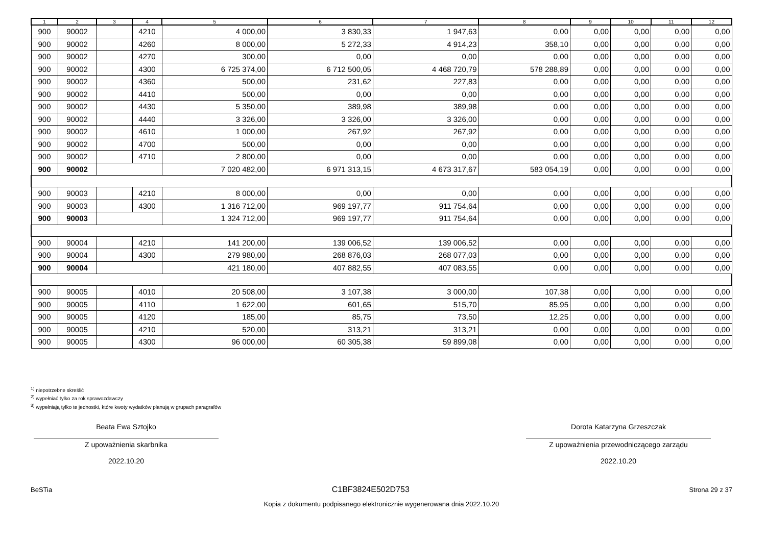| 1 | 2 | 3 | 4 | 5 | 6 | 7 | 8 | 9 | 10 | 11 | 12 |
| --- | --- | --- | --- | --- | --- | --- | --- | --- | --- | --- | --- |
| 900 | 90002 | | 4210 | 4 000,00 | 3 830,33 | 1 947,63 | 0,00 | 0,00 | 0,00 | 0,00 | 0,00 |
| 900 | 90002 | | 4260 | 8 000,00 | 5 272,33 | 4 914,23 | 358,10 | 0,00 | 0,00 | 0,00 | 0,00 |
| 900 | 90002 | | 4270 | 300,00 | 0,00 | 0,00 | 0,00 | 0,00 | 0,00 | 0,00 | 0,00 |
| 900 | 90002 | | 4300 | 6 725 374,00 | 6 712 500,05 | 4 468 720,79 | 578 288,89 | 0,00 | 0,00 | 0,00 | 0,00 |
| 900 | 90002 | | 4360 | 500,00 | 231,62 | 227,83 | 0,00 | 0,00 | 0,00 | 0,00 | 0,00 |
| 900 | 90002 | | 4410 | 500,00 | 0,00 | 0,00 | 0,00 | 0,00 | 0,00 | 0,00 | 0,00 |
| 900 | 90002 | | 4430 | 5 350,00 | 389,98 | 389,98 | 0,00 | 0,00 | 0,00 | 0,00 | 0,00 |
| 900 | 90002 | | 4440 | 3 326,00 | 3 326,00 | 3 326,00 | 0,00 | 0,00 | 0,00 | 0,00 | 0,00 |
| 900 | 90002 | | 4610 | 1 000,00 | 267,92 | 267,92 | 0,00 | 0,00 | 0,00 | 0,00 | 0,00 |
| 900 | 90002 | | 4700 | 500,00 | 0,00 | 0,00 | 0,00 | 0,00 | 0,00 | 0,00 | 0,00 |
| 900 | 90002 | | 4710 | 2 800,00 | 0,00 | 0,00 | 0,00 | 0,00 | 0,00 | 0,00 | 0,00 |
| 900 | 90002 | | | 7 020 482,00 | 6 971 313,15 | 4 673 317,67 | 583 054,19 | 0,00 | 0,00 | 0,00 | 0,00 |
| 900 | 90003 | | 4210 | 8 000,00 | 0,00 | 0,00 | 0,00 | 0,00 | 0,00 | 0,00 | 0,00 |
| 900 | 90003 | | 4300 | 1 316 712,00 | 969 197,77 | 911 754,64 | 0,00 | 0,00 | 0,00 | 0,00 | 0,00 |
| 900 | 90003 | | | 1 324 712,00 | 969 197,77 | 911 754,64 | 0,00 | 0,00 | 0,00 | 0,00 | 0,00 |
| 900 | 90004 | | 4210 | 141 200,00 | 139 006,52 | 139 006,52 | 0,00 | 0,00 | 0,00 | 0,00 | 0,00 |
| 900 | 90004 | | 4300 | 279 980,00 | 268 876,03 | 268 077,03 | 0,00 | 0,00 | 0,00 | 0,00 | 0,00 |
| 900 | 90004 | | | 421 180,00 | 407 882,55 | 407 083,55 | 0,00 | 0,00 | 0,00 | 0,00 | 0,00 |
| 900 | 90005 | | 4010 | 20 508,00 | 3 107,38 | 3 000,00 | 107,38 | 0,00 | 0,00 | 0,00 | 0,00 |
| 900 | 90005 | | 4110 | 1 622,00 | 601,65 | 515,70 | 85,95 | 0,00 | 0,00 | 0,00 | 0,00 |
| 900 | 90005 | | 4120 | 185,00 | 85,75 | 73,50 | 12,25 | 0,00 | 0,00 | 0,00 | 0,00 |
| 900 | 90005 | | 4210 | 520,00 | 313,21 | 313,21 | 0,00 | 0,00 | 0,00 | 0,00 | 0,00 |
| 900 | 90005 | | 4300 | 96 000,00 | 60 305,38 | 59 899,08 | 0,00 | 0,00 | 0,00 | 0,00 | 0,00 |
<sup>1)</sup> niepotrzebne skreślić
<sup>2)</sup> wypełniać tylko za rok sprawozdawczy
<sup>3)</sup> wypełniają tylko te jednostki, które kwoty wydatków planują w grupach paragrafów
Beata Ewa Sztojko
Z upoważnienia skarbnika
2022.10.20
Dorota Katarzyna Grzeszczak
Z upoważnienia przewodniczącego zarządu
2022.10.20
BeSTia C1BF3824E502D753 Strona 29 z 37
Kopia z dokumentu podpisanego elektronicznie wygenerowana dnia 2022.10.20